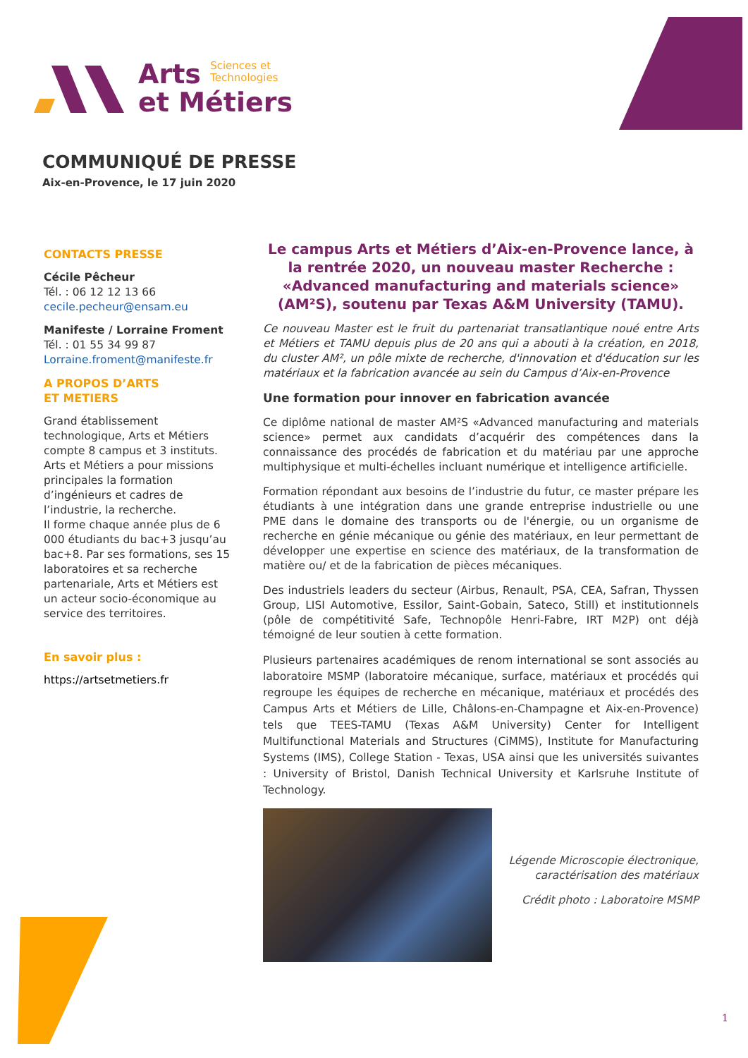Arts Sciences et
Technologies
et Métiers
COMMUNIQUÉ DE PRESSE
Aix-en-Provence, le 17 juin 2020
CONTACTS PRESSE
Cécile Pêcheur
Tél. : 06 12 12 13 66
cecile.pecheur@ensam.eu
Manifeste / Lorraine Froment
Tél. : 01 55 34 99 87
Lorraine.froment@manifeste.fr
A PROPOS D’ARTS
ET METIERS
Grand établissement technologique, Arts et Métiers compte 8 campus et 3 instituts. Arts et Métiers a pour missions principales la formation d’ingénieurs et cadres de l’industrie, la recherche.
Il forme chaque année plus de 6 000 étudiants du bac+3 jusqu’au bac+8. Par ses formations, ses 15 laboratoires et sa recherche partenariale, Arts et Métiers est un acteur socio-économique au service des territoires.
En savoir plus :
https://artsetmetiers.fr
Le campus Arts et Métiers d’Aix-en-Provence lance, à la rentrée 2020, un nouveau master Recherche : «Advanced manufacturing and materials science» (AM²S), soutenu par Texas A&M University (TAMU).
Ce nouveau Master est le fruit du partenariat transatlantique noué entre Arts et Métiers et TAMU depuis plus de 20 ans qui a abouti à la création, en 2018, du cluster AM², un pôle mixte de recherche, d'innovation et d'éducation sur les matériaux et la fabrication avancée au sein du Campus d’Aix-en-Provence
Une formation pour innover en fabrication avancée
Ce diplôme national de master AM²S «Advanced manufacturing and materials science» permet aux candidats d’acquérir des compétences dans la connaissance des procédés de fabrication et du matériau par une approche multiphysique et multi-échelles incluant numérique et intelligence artificielle.
Formation répondant aux besoins de l’industrie du futur, ce master prépare les étudiants à une intégration dans une grande entreprise industrielle ou une PME dans le domaine des transports ou de l'énergie, ou un organisme de recherche en génie mécanique ou génie des matériaux, en leur permettant de développer une expertise en science des matériaux, de la transformation de matière ou/ et de la fabrication de pièces mécaniques.
Des industriels leaders du secteur (Airbus, Renault, PSA, CEA, Safran, Thyssen Group, LISI Automotive, Essilor, Saint-Gobain, Sateco, Still) et institutionnels (pôle de compétitivité Safe, Technopôle Henri-Fabre, IRT M2P) ont déjà témoigné de leur soutien à cette formation.
Plusieurs partenaires académiques de renom international se sont associés au laboratoire MSMP (laboratoire mécanique, surface, matériaux et procédés qui regroupe les équipes de recherche en mécanique, matériaux et procédés des Campus Arts et Métiers de Lille, Châlons-en-Champagne et Aix-en-Provence) tels que TEES-TAMU (Texas A&M University) Center for Intelligent Multifunctional Materials and Structures (CiMMS), Institute for Manufacturing Systems (IMS), College Station - Texas, USA ainsi que les universités suivantes : University of Bristol, Danish Technical University et Karlsruhe Institute of Technology.
Légende Microscopie électronique, caractérisation des matériaux
Crédit photo : Laboratoire MSMP
1